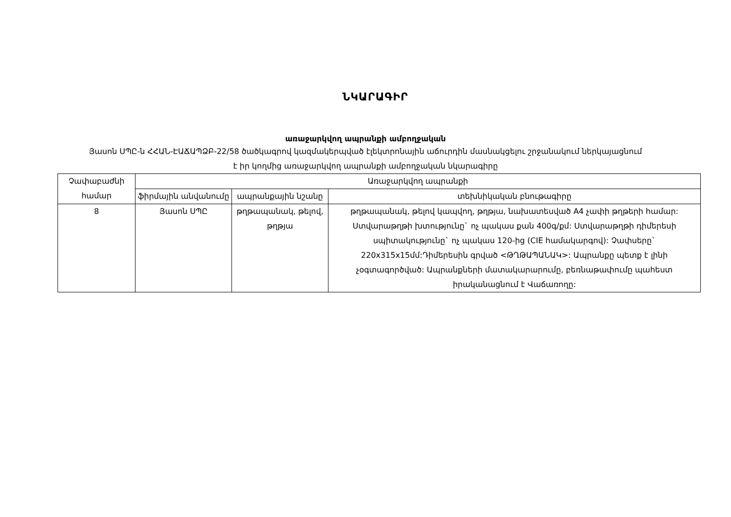ՆԿԱՐԱԳԻՐ
առաջարկվող ապրանքի ամբողջական
Յասոն ՍՊԸ-ն ՀՀԱՆ-ԷԱՃԱՊՁԲ-22/58 ծածկագրով կազմակերպված էլեկտրոնային աճուրդին մասնակցելու շրջանակում ներկայացնում է իր կողմից առաջարկվող ապրանքի ամբողջական նկարագիրը
| Չափաբաժնի համար | Առաջարկվող ապրանքի | | |
| --- | --- | --- | --- |
| | ֆիրմային անվանումը | ապրանքային նշանը | տեխնիկական բնութագիրը |
| 8 | Յասոն ՍՊԸ | թղթապանակ, թելով, թղթյա | թղթապանակ, թելով կապվող, թղթյա, նախատեսված A4 չափի թղթերի համար: Ստվարաթղթի խտությունը` ոչ պակաս քան 400գ/քմ: Ստվարաթղթի դիմերեսի սպիտակությունը` ոչ պակաս 120-ից (CIE համակարգով): Չափսերը` 220x315x15մմ:Դիմերեսին գրված <ԹՂԹԱՊԱՆԱԿ>: Ապրանքը պետք է լինի չօգտագործված: Ապրանքների մատակարարումը, բեռնաթափումը պահեստ իրականացնում է Վաճառողը: |